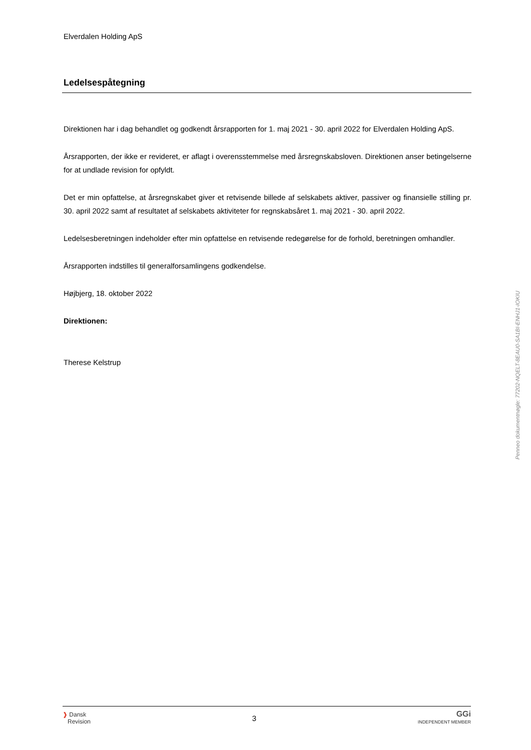Elverdalen Holding ApS
Ledelsespåtegning
Direktionen har i dag behandlet og godkendt årsrapporten for 1. maj 2021 - 30. april 2022 for Elverdalen Holding ApS.
Årsrapporten, der ikke er revideret, er aflagt i overensstemmelse med årsregnskabsloven. Direktionen anser betingelserne for at undlade revision for opfyldt.
Det er min opfattelse, at årsregnskabet giver et retvisende billede af selskabets aktiver, passiver og finansielle stilling pr. 30. april 2022 samt af resultatet af selskabets aktiviteter for regnskabsåret 1. maj 2021 - 30. april 2022.
Ledelsesberetningen indeholder efter min opfattelse en retvisende redegørelse for de forhold, beretningen omhandler.
Årsrapporten indstilles til generalforsamlingens godkendelse.
Højbjerg, 18. oktober 2022
Direktionen:
Therese Kelstrup
Penneo dokumentnøgle: 77202-NQELT-8EAU0-SA1BI-ENHJ1-IOKIU
❱ Dansk
Revision
3
GGi
INDEPENDENT MEMBER